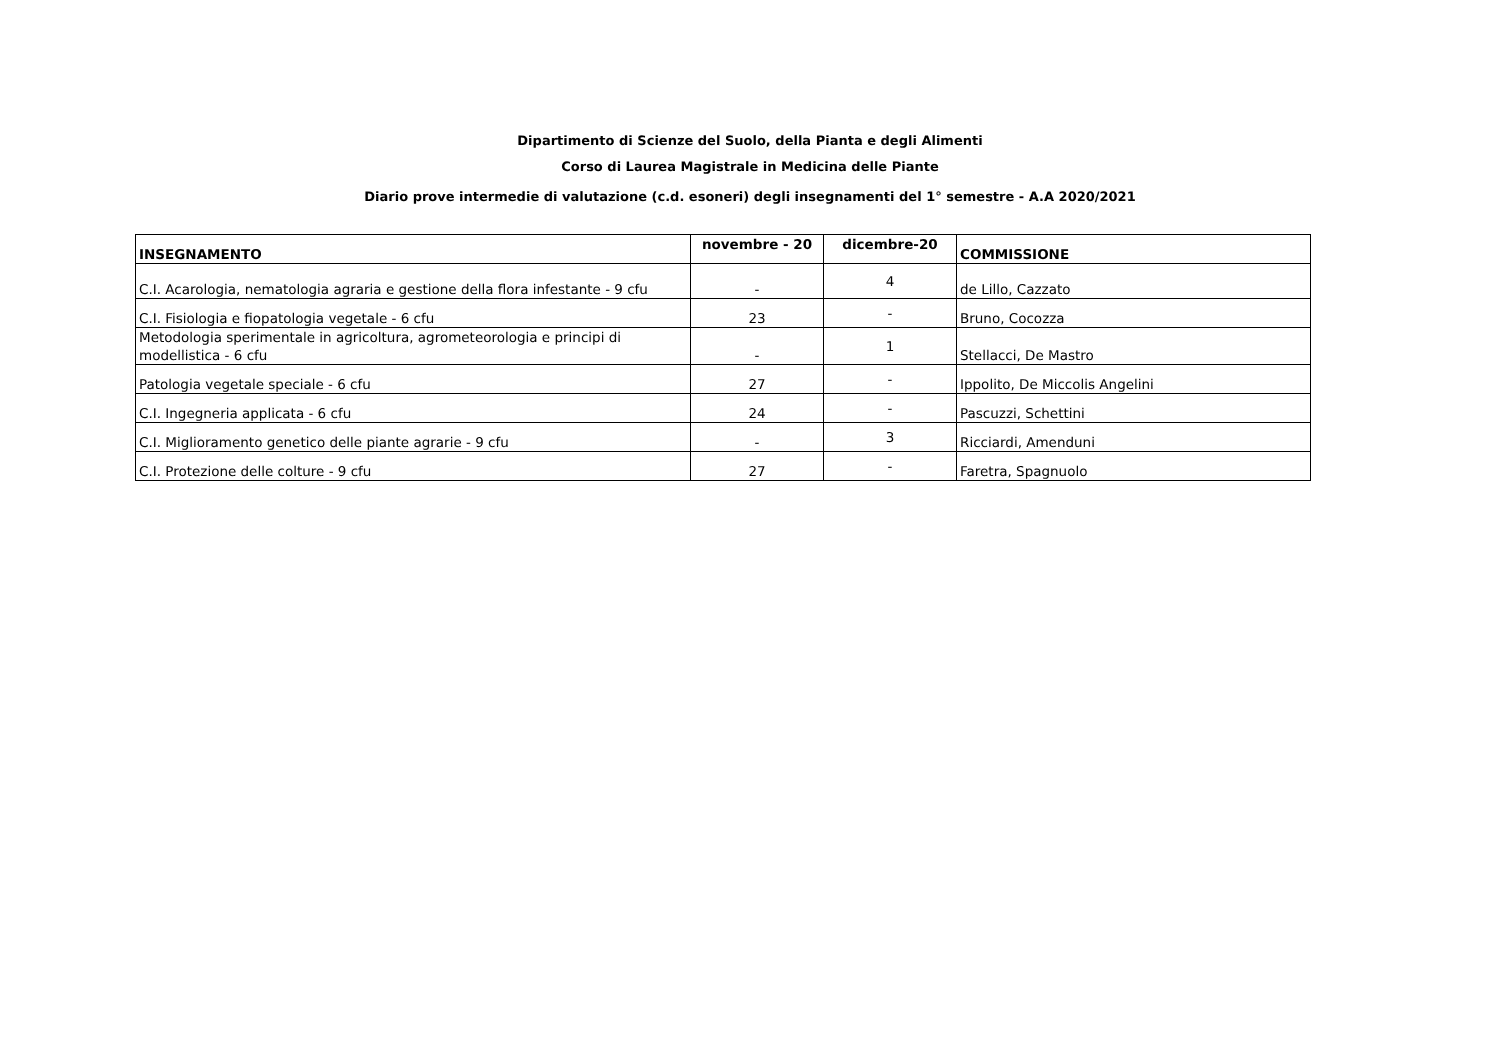Dipartimento di Scienze del Suolo, della Pianta e degli Alimenti
Corso di Laurea Magistrale in Medicina delle Piante
Diario prove intermedie di valutazione (c.d. esoneri) degli insegnamenti del 1° semestre - A.A 2020/2021
| INSEGNAMENTO | novembre - 20 | dicembre-20 | COMMISSIONE |
| --- | --- | --- | --- |
| C.I. Acarologia, nematologia agraria e gestione della flora infestante - 9 cfu | - | 4 | de Lillo, Cazzato |
| C.I. Fisiologia e fiopatologia vegetale - 6 cfu | 23 | - | Bruno, Cocozza |
| Metodologia sperimentale in agricoltura, agrometeorologia e principi di modellistica - 6 cfu | - | 1 | Stellacci, De Mastro |
| Patologia vegetale speciale - 6 cfu | 27 | - | Ippolito, De Miccolis Angelini |
| C.I. Ingegneria applicata - 6 cfu | 24 | - | Pascuzzi, Schettini |
| C.I. Miglioramento genetico delle piante agrarie - 9 cfu | - | 3 | Ricciardi, Amenduni |
| C.I. Protezione delle colture - 9 cfu | 27 | - | Faretra, Spagnuolo |